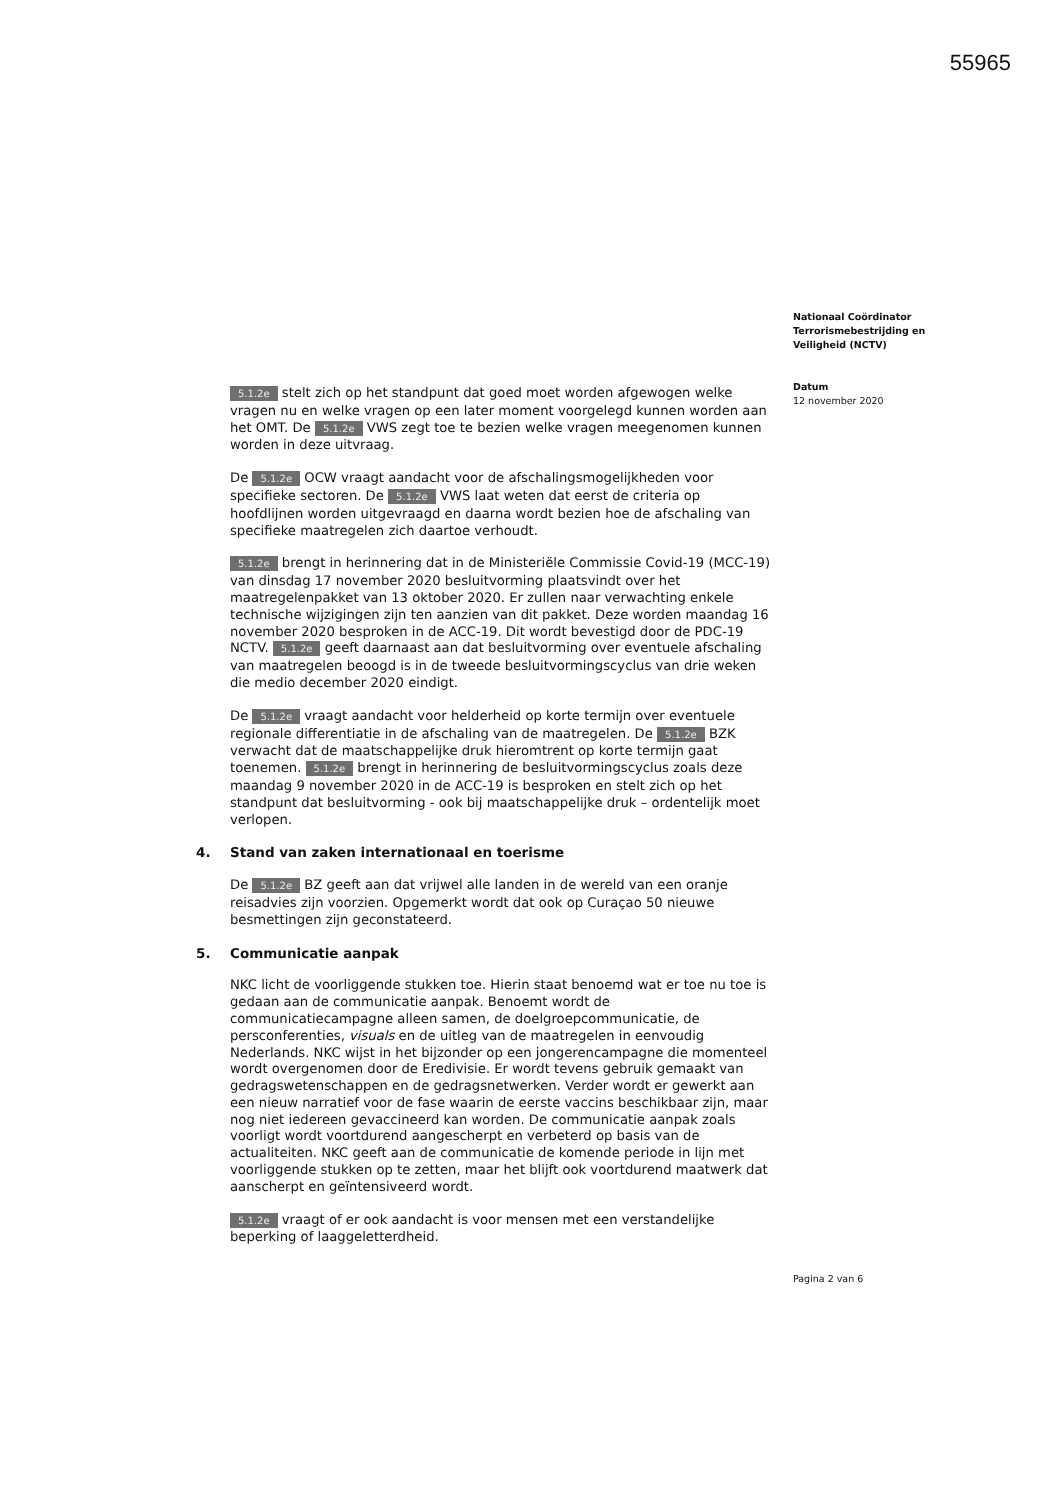55965
Nationaal Coördinator Terrorismebestrijding en Veiligheid (NCTV)
Datum
12 november 2020
5.1.2e stelt zich op het standpunt dat goed moet worden afgewogen welke vragen nu en welke vragen op een later moment voorgelegd kunnen worden aan het OMT. De 5.1.2e VWS zegt toe te bezien welke vragen meegenomen kunnen worden in deze uitvraag.
De 5.1.2e OCW vraagt aandacht voor de afschalingsmogelijkheden voor specifieke sectoren. De 5.1.2e VWS laat weten dat eerst de criteria op hoofdlijnen worden uitgevraagd en daarna wordt bezien hoe de afschaling van specifieke maatregelen zich daartoe verhoudt.
5.1.2e brengt in herinnering dat in de Ministeriële Commissie Covid-19 (MCC-19) van dinsdag 17 november 2020 besluitvorming plaatsvindt over het maatregelenpakket van 13 oktober 2020. Er zullen naar verwachting enkele technische wijzigingen zijn ten aanzien van dit pakket. Deze worden maandag 16 november 2020 besproken in de ACC-19. Dit wordt bevestigd door de PDC-19 NCTV. 5.1.2e geeft daarnaast aan dat besluitvorming over eventuele afschaling van maatregelen beoogd is in de tweede besluitvormingscyclus van drie weken die medio december 2020 eindigt.
De 5.1.2e vraagt aandacht voor helderheid op korte termijn over eventuele regionale differentiatie in de afschaling van de maatregelen. De 5.1.2e BZK verwacht dat de maatschappelijke druk hieromtrent op korte termijn gaat toenemen. 5.1.2e brengt in herinnering de besluitvormingscyclus zoals deze maandag 9 november 2020 in de ACC-19 is besproken en stelt zich op het standpunt dat besluitvorming - ook bij maatschappelijke druk – ordentelijk moet verlopen.
4. Stand van zaken internationaal en toerisme
De 5.1.2e BZ geeft aan dat vrijwel alle landen in de wereld van een oranje reisadvies zijn voorzien. Opgemerkt wordt dat ook op Curaçao 50 nieuwe besmettingen zijn geconstateerd.
5. Communicatie aanpak
NKC licht de voorliggende stukken toe. Hierin staat benoemd wat er toe nu toe is gedaan aan de communicatie aanpak. Benoemt wordt de communicatiecampagne alleen samen, de doelgroepcommunicatie, de persconferenties, visuals en de uitleg van de maatregelen in eenvoudig Nederlands. NKC wijst in het bijzonder op een jongerencampagne die momenteel wordt overgenomen door de Eredivisie. Er wordt tevens gebruik gemaakt van gedragswetenschappen en de gedragsnetwerken. Verder wordt er gewerkt aan een nieuw narratief voor de fase waarin de eerste vaccins beschikbaar zijn, maar nog niet iedereen gevaccineerd kan worden. De communicatie aanpak zoals voorligt wordt voortdurend aangescherpt en verbeterd op basis van de actualiteiten. NKC geeft aan de communicatie de komende periode in lijn met voorliggende stukken op te zetten, maar het blijft ook voortdurend maatwerk dat aanscherpt en geïntensiveerd wordt.
5.1.2e vraagt of er ook aandacht is voor mensen met een verstandelijke beperking of laaggeletterdheid.
Pagina 2 van 6